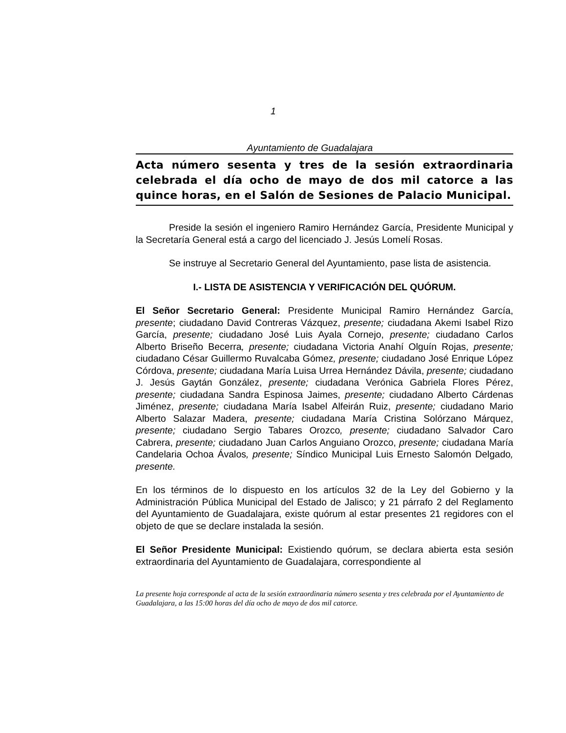1
Ayuntamiento de Guadalajara
Acta número sesenta y tres de la sesión extraordinaria celebrada el día ocho de mayo de dos mil catorce a las quince horas, en el Salón de Sesiones de Palacio Municipal.
Preside la sesión el ingeniero Ramiro Hernández García, Presidente Municipal y la Secretaría General está a cargo del licenciado J. Jesús Lomelí Rosas.
Se instruye al Secretario General del Ayuntamiento, pase lista de asistencia.
I.- LISTA DE ASISTENCIA Y VERIFICACIÓN DEL QUÓRUM.
El Señor Secretario General: Presidente Municipal Ramiro Hernández García, presente; ciudadano David Contreras Vázquez, presente; ciudadana Akemi Isabel Rizo García, presente; ciudadano José Luis Ayala Cornejo, presente; ciudadano Carlos Alberto Briseño Becerra, presente; ciudadana Victoria Anahí Olguín Rojas, presente; ciudadano César Guillermo Ruvalcaba Gómez, presente; ciudadano José Enrique López Córdova, presente; ciudadana María Luisa Urrea Hernández Dávila, presente; ciudadano J. Jesús Gaytán González, presente; ciudadana Verónica Gabriela Flores Pérez, presente; ciudadana Sandra Espinosa Jaimes, presente; ciudadano Alberto Cárdenas Jiménez, presente; ciudadana María Isabel Alfeirán Ruiz, presente; ciudadano Mario Alberto Salazar Madera, presente; ciudadana María Cristina Solórzano Márquez, presente; ciudadano Sergio Tabares Orozco, presente; ciudadano Salvador Caro Cabrera, presente; ciudadano Juan Carlos Anguiano Orozco, presente; ciudadana María Candelaria Ochoa Ávalos, presente; Síndico Municipal Luis Ernesto Salomón Delgado, presente.
En los términos de lo dispuesto en los artículos 32 de la Ley del Gobierno y la Administración Pública Municipal del Estado de Jalisco; y 21 párrafo 2 del Reglamento del Ayuntamiento de Guadalajara, existe quórum al estar presentes 21 regidores con el objeto de que se declare instalada la sesión.
El Señor Presidente Municipal: Existiendo quórum, se declara abierta esta sesión extraordinaria del Ayuntamiento de Guadalajara, correspondiente al
La presente hoja corresponde al acta de la sesión extraordinaria número sesenta y tres celebrada por el Ayuntamiento de Guadalajara, a las 15:00 horas del día ocho de mayo de dos mil catorce.